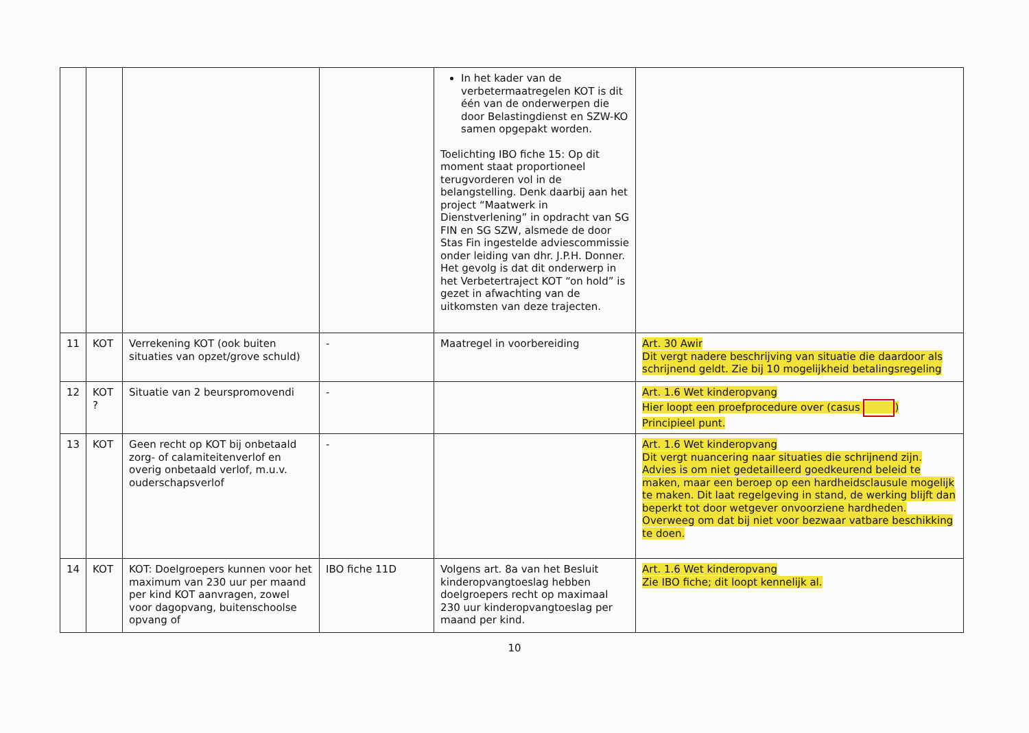| | | | | In het kader van de verbetermaatregelen KOT is dit één van de onderwerpen die door Belastingdienst en SZW-KO samen opgepakt worden. Toelichting IBO fiche 15: Op dit moment staat proportioneel terugvorderen vol in de belangstelling. Denk daarbij aan het project “Maatwerk in Dienstverlening” in opdracht van SG FIN en SG SZW, alsmede de door Stas Fin ingestelde adviescommissie onder leiding van dhr. J.P.H. Donner. Het gevolg is dat dit onderwerp in het Verbetertraject KOT “on hold” is gezet in afwachting van de uitkomsten van deze trajecten. | |
| 11 | KOT | Verrekening KOT (ook buiten situaties van opzet/grove schuld) | - | Maatregel in voorbereiding | Art. 30 Awir Dit vergt nadere beschrijving van situatie die daardoor als schrijnend geldt. Zie bij 10 mogelijkheid betalingsregeling |
| 12 | KOT ? | Situatie van 2 beurspromovendi | - | | Art. 1.6 Wet kinderopvang Hier loopt een proefprocedure over (casus ) Principieel punt. |
| 13 | KOT | Geen recht op KOT bij onbetaald zorg- of calamiteitenverlof en overig onbetaald verlof, m.u.v. ouderschapsverlof | - | | Art. 1.6 Wet kinderopvang Dit vergt nuancering naar situaties die schrijnend zijn. Advies is om niet gedetailleerd goedkeurend beleid te maken, maar een beroep op een hardheidsclausule mogelijk te maken. Dit laat regelgeving in stand, de werking blijft dan beperkt tot door wetgever onvoorziene hardheden. Overweeg om dat bij niet voor bezwaar vatbare beschikking te doen. |
| 14 | KOT | KOT: Doelgroepers kunnen voor het maximum van 230 uur per maand per kind KOT aanvragen, zowel voor dagopvang, buitenschoolse opvang of | IBO fiche 11D | Volgens art. 8a van het Besluit kinderopvangtoeslag hebben doelgroepers recht op maximaal 230 uur kinderopvangtoeslag per maand per kind. | Art. 1.6 Wet kinderopvang Zie IBO fiche; dit loopt kennelijk al. |
10